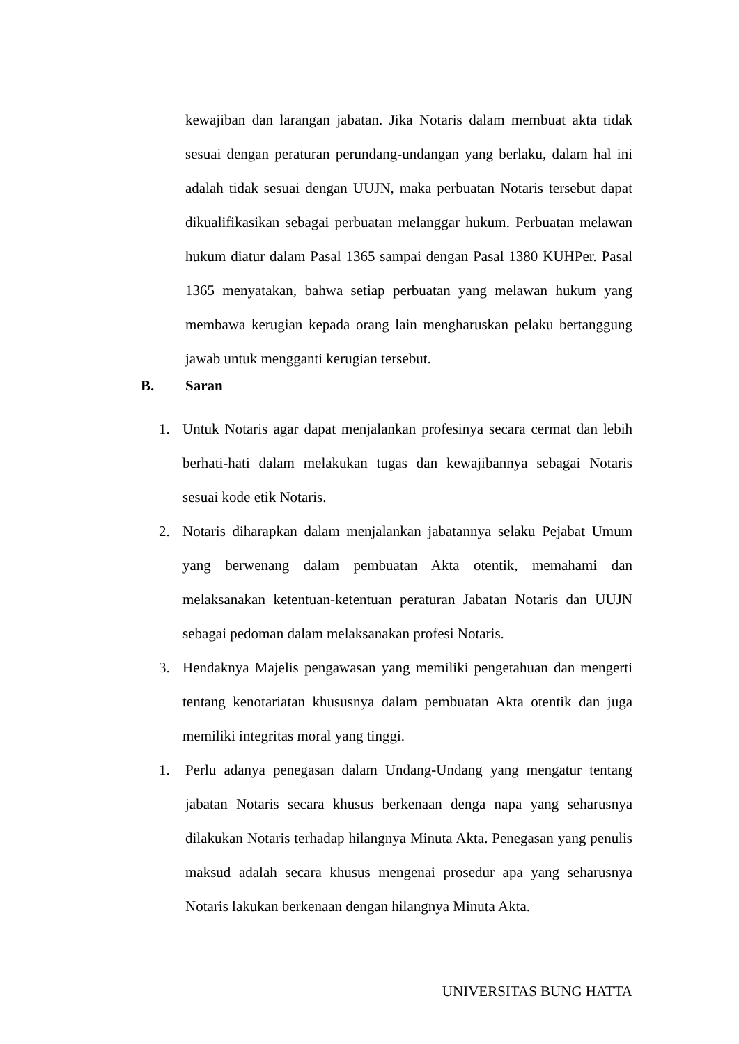kewajiban dan larangan jabatan. Jika Notaris dalam membuat akta tidak sesuai dengan peraturan perundang-undangan yang berlaku, dalam hal ini adalah tidak sesuai dengan UUJN, maka perbuatan Notaris tersebut dapat dikualifikasikan sebagai perbuatan melanggar hukum. Perbuatan melawan hukum diatur dalam Pasal 1365 sampai dengan Pasal 1380 KUHPer. Pasal 1365 menyatakan, bahwa setiap perbuatan yang melawan hukum yang membawa kerugian kepada orang lain mengharuskan pelaku bertanggung jawab untuk mengganti kerugian tersebut.
B. Saran
1. Untuk Notaris agar dapat menjalankan profesinya secara cermat dan lebih berhati-hati dalam melakukan tugas dan kewajibannya sebagai Notaris sesuai kode etik Notaris.
2. Notaris diharapkan dalam menjalankan jabatannya selaku Pejabat Umum yang berwenang dalam pembuatan Akta otentik, memahami dan melaksanakan ketentuan-ketentuan peraturan Jabatan Notaris dan UUJN sebagai pedoman dalam melaksanakan profesi Notaris.
3. Hendaknya Majelis pengawasan yang memiliki pengetahuan dan mengerti tentang kenotariatan khususnya dalam pembuatan Akta otentik dan juga memiliki integritas moral yang tinggi.
1. Perlu adanya penegasan dalam Undang-Undang yang mengatur tentang jabatan Notaris secara khusus berkenaan denga napa yang seharusnya dilakukan Notaris terhadap hilangnya Minuta Akta. Penegasan yang penulis maksud adalah secara khusus mengenai prosedur apa yang seharusnya Notaris lakukan berkenaan dengan hilangnya Minuta Akta.
UNIVERSITAS BUNG HATTA